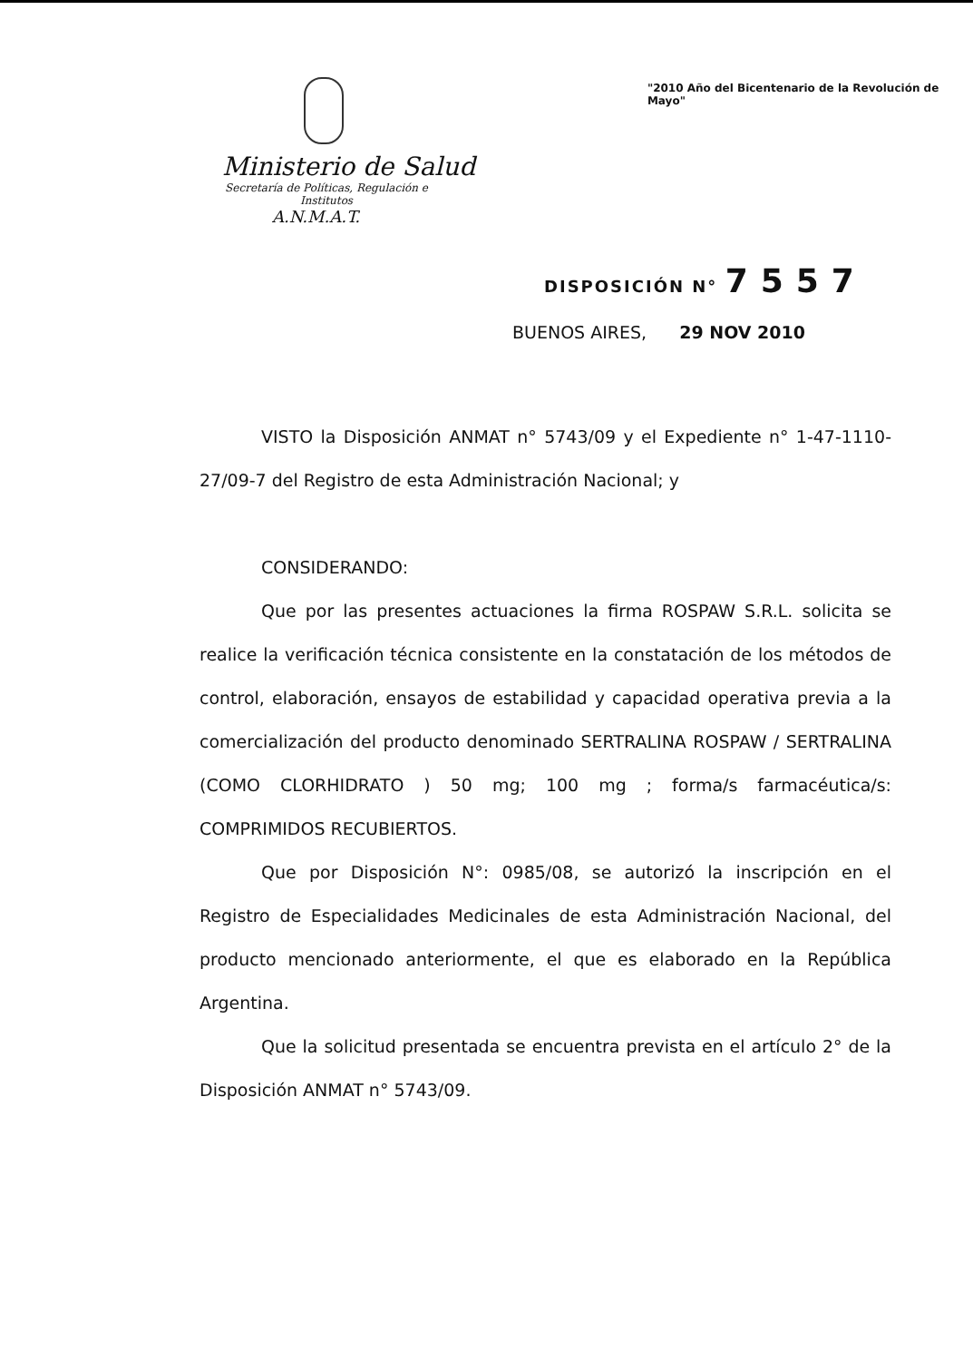Ministerio de Salud
Secretaría de Políticas, Regulación e Institutos
A.N.M.A.T.
"2010 Año del Bicentenario de la Revolución de Mayo"
DISPOSICIÓN N° 7557
BUENOS AIRES, 29 NOV 2010
VISTO la Disposición ANMAT n° 5743/09 y el Expediente n° 1-47-1110-27/09-7 del Registro de esta Administración Nacional; y
CONSIDERANDO:
Que por las presentes actuaciones la firma ROSPAW S.R.L. solicita se realice la verificación técnica consistente en la constatación de los métodos de control, elaboración, ensayos de estabilidad y capacidad operativa previa a la comercialización del producto denominado SERTRALINA ROSPAW / SERTRALINA (COMO CLORHIDRATO ) 50 mg; 100 mg ; forma/s farmacéutica/s: COMPRIMIDOS RECUBIERTOS.
Que por Disposición N°: 0985/08, se autorizó la inscripción en el Registro de Especialidades Medicinales de esta Administración Nacional, del producto mencionado anteriormente, el que es elaborado en la República Argentina.
Que la solicitud presentada se encuentra prevista en el artículo 2° de la Disposición ANMAT n° 5743/09.